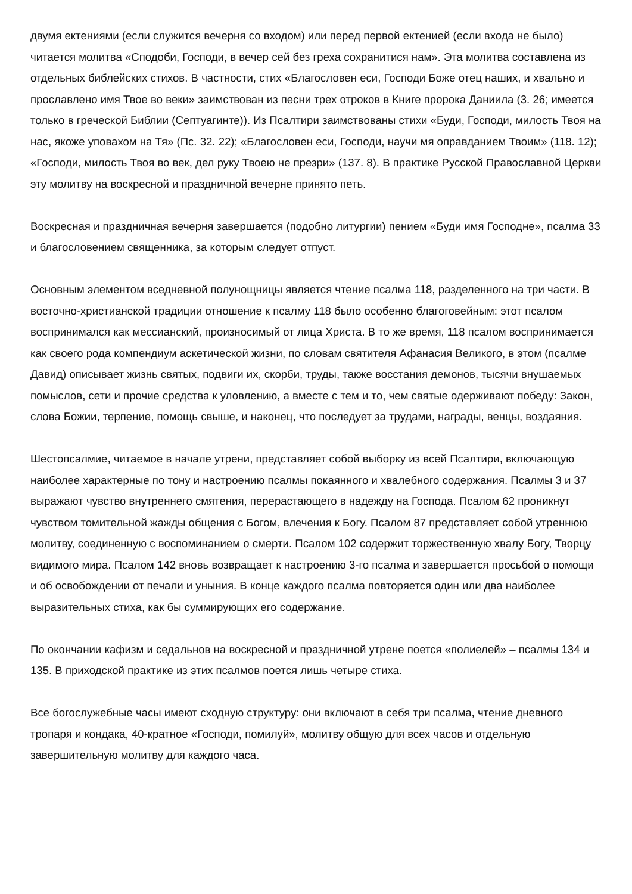двумя ектениями (если служится вечерня со входом) или перед первой ектенией (если входа не было) читается молитва «Сподоби, Господи, в вечер сей без греха сохранитися нам». Эта молитва составлена из отдельных библейских стихов. В частности, стих «Благословен еси, Господи Боже отец наших, и хвально и прославлено имя Твое во веки» заимствован из песни трех отроков в Книге пророка Даниила (3. 26; имеется только в греческой Библии (Септуагинте)). Из Псалтири заимствованы стихи «Буди, Господи, милость Твоя на нас, якоже уповахом на Тя» (Пс. 32. 22); «Благословен еси, Господи, научи мя оправданием Твоим» (118. 12); «Господи, милость Твоя во век, дел руку Твоею не презри» (137. 8). В практике Русской Православной Церкви эту молитву на воскресной и праздничной вечерне принято петь.
Воскресная и праздничная вечерня завершается (подобно литургии) пением «Буди имя Господне», псалма 33 и благословением священника, за которым следует отпуст.
Основным элементом вседневной полунощницы является чтение псалма 118, разделенного на три части. В восточно-христианской традиции отношение к псалму 118 было особенно благоговейным: этот псалом воспринимался как мессианский, произносимый от лица Христа. В то же время, 118 псалом воспринимается как своего рода компендиум аскетической жизни, по словам святителя Афанасия Великого, в этом (псалме Давид) описывает жизнь святых, подвиги их, скорби, труды, также восстания демонов, тысячи внушаемых помыслов, сети и прочие средства к уловлению, а вместе с тем и то, чем святые одерживают победу: Закон, слова Божии, терпение, помощь свыше, и наконец, что последует за трудами, награды, венцы, воздаяния.
Шестопсалмие, читаемое в начале утрени, представляет собой выборку из всей Псалтири, включающую наиболее характерные по тону и настроению псалмы покаянного и хвалебного содержания. Псалмы 3 и 37 выражают чувство внутреннего смятения, перерастающего в надежду на Господа. Псалом 62 проникнут чувством томительной жажды общения с Богом, влечения к Богу. Псалом 87 представляет собой утреннюю молитву, соединенную с воспоминанием о смерти. Псалом 102 содержит торжественную хвалу Богу, Творцу видимого мира. Псалом 142 вновь возвращает к настроению 3-го псалма и завершается просьбой о помощи и об освобождении от печали и уныния. В конце каждого псалма повторяется один или два наиболее выразительных стиха, как бы суммирующих его содержание.
По окончании кафизм и седальнов на воскресной и праздничной утрене поется «полиелей» – псалмы 134 и 135. В приходской практике из этих псалмов поется лишь четыре стиха.
Все богослужебные часы имеют сходную структуру: они включают в себя три псалма, чтение дневного тропаря и кондака, 40-кратное «Господи, помилуй», молитву общую для всех часов и отдельную завершительную молитву для каждого часа.